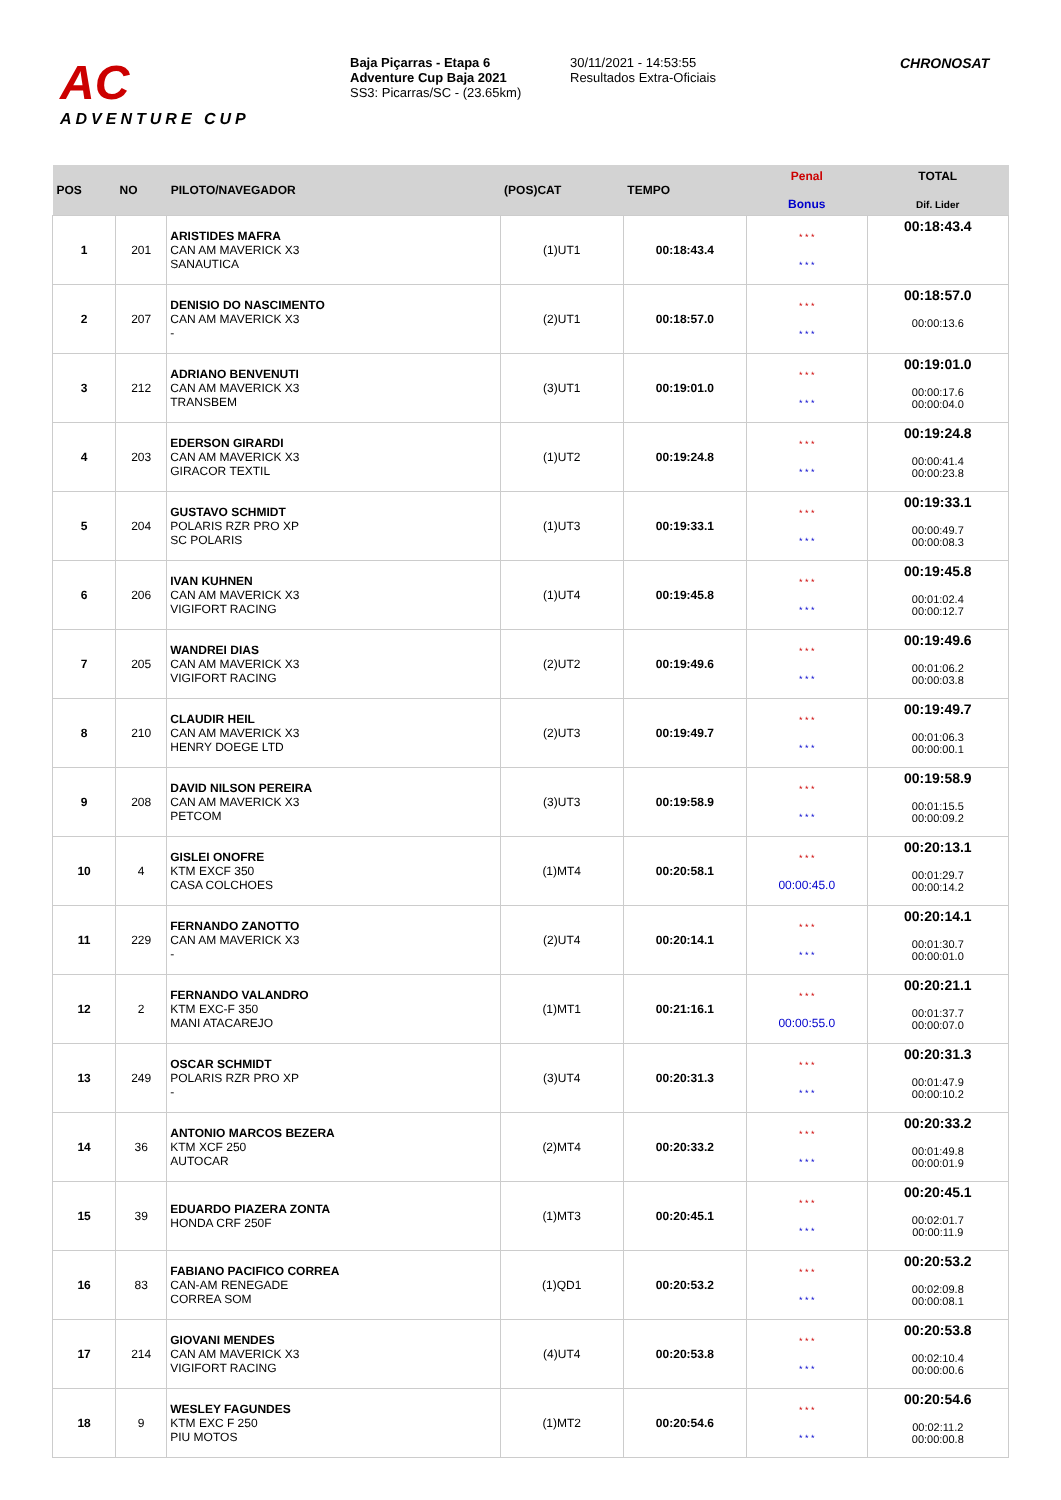AC
ADVENTURE CUP
Baja Piçarras - Etapa 6
Adventure Cup Baja 2021
SS3: Picarras/SC - (23.65km)
30/11/2021 - 14:53:55
Resultados Extra-Oficiais
CHRONOSAT
| POS | NO | PILOTO/NAVEGADOR | (POS)CAT | TEMPO | Penal Bonus | TOTAL Dif. Lider |
| --- | --- | --- | --- | --- | --- | --- |
| 1 | 201 | ARISTIDES MAFRA CAN AM MAVERICK X3 SANAUTICA | (1)UT1 | 00:18:43.4 | * * * * * * | 00:18:43.4 |
| 2 | 207 | DENISIO DO NASCIMENTO CAN AM MAVERICK X3 - | (2)UT1 | 00:18:57.0 | * * * * * * | 00:18:57.0 00:00:13.6 |
| 3 | 212 | ADRIANO BENVENUTI CAN AM MAVERICK X3 TRANSBEM | (3)UT1 | 00:19:01.0 | * * * * * * | 00:19:01.0 00:00:17.6 00:00:04.0 |
| 4 | 203 | EDERSON GIRARDI CAN AM MAVERICK X3 GIRACOR TEXTIL | (1)UT2 | 00:19:24.8 | * * * * * * | 00:19:24.8 00:00:41.4 00:00:23.8 |
| 5 | 204 | GUSTAVO SCHMIDT POLARIS RZR PRO XP SC POLARIS | (1)UT3 | 00:19:33.1 | * * * * * * | 00:19:33.1 00:00:49.7 00:00:08.3 |
| 6 | 206 | IVAN KUHNEN CAN AM MAVERICK X3 VIGIFORT RACING | (1)UT4 | 00:19:45.8 | * * * * * * | 00:19:45.8 00:01:02.4 00:00:12.7 |
| 7 | 205 | WANDREI DIAS CAN AM MAVERICK X3 VIGIFORT RACING | (2)UT2 | 00:19:49.6 | * * * * * * | 00:19:49.6 00:01:06.2 00:00:03.8 |
| 8 | 210 | CLAUDIR HEIL CAN AM MAVERICK X3 HENRY DOEGE LTD | (2)UT3 | 00:19:49.7 | * * * * * * | 00:19:49.7 00:01:06.3 00:00:00.1 |
| 9 | 208 | DAVID NILSON PEREIRA CAN AM MAVERICK X3 PETCOM | (3)UT3 | 00:19:58.9 | * * * * * * | 00:19:58.9 00:01:15.5 00:00:09.2 |
| 10 | 4 | GISLEI ONOFRE KTM EXCF 350 CASA COLCHOES | (1)MT4 | 00:20:58.1 | * * * 00:00:45.0 | 00:20:13.1 00:01:29.7 00:00:14.2 |
| 11 | 229 | FERNANDO ZANOTTO CAN AM MAVERICK X3 - | (2)UT4 | 00:20:14.1 | * * * * * * | 00:20:14.1 00:01:30.7 00:00:01.0 |
| 12 | 2 | FERNANDO VALANDRO KTM EXC-F 350 MANI ATACAREJO | (1)MT1 | 00:21:16.1 | * * * 00:00:55.0 | 00:20:21.1 00:01:37.7 00:00:07.0 |
| 13 | 249 | OSCAR SCHMIDT POLARIS RZR PRO XP - | (3)UT4 | 00:20:31.3 | * * * * * * | 00:20:31.3 00:01:47.9 00:00:10.2 |
| 14 | 36 | ANTONIO MARCOS BEZERA KTM XCF 250 AUTOCAR | (2)MT4 | 00:20:33.2 | * * * * * * | 00:20:33.2 00:01:49.8 00:00:01.9 |
| 15 | 39 | EDUARDO PIAZERA ZONTA HONDA CRF 250F | (1)MT3 | 00:20:45.1 | * * * * * * | 00:20:45.1 00:02:01.7 00:00:11.9 |
| 16 | 83 | FABIANO PACIFICO CORREA CAN-AM RENEGADE CORREA SOM | (1)QD1 | 00:20:53.2 | * * * * * * | 00:20:53.2 00:02:09.8 00:00:08.1 |
| 17 | 214 | GIOVANI MENDES CAN AM MAVERICK X3 VIGIFORT RACING | (4)UT4 | 00:20:53.8 | * * * * * * | 00:20:53.8 00:02:10.4 00:00:00.6 |
| 18 | 9 | WESLEY FAGUNDES KTM EXC F 250 PIU MOTOS | (1)MT2 | 00:20:54.6 | * * * * * * | 00:20:54.6 00:02:11.2 00:00:00.8 |